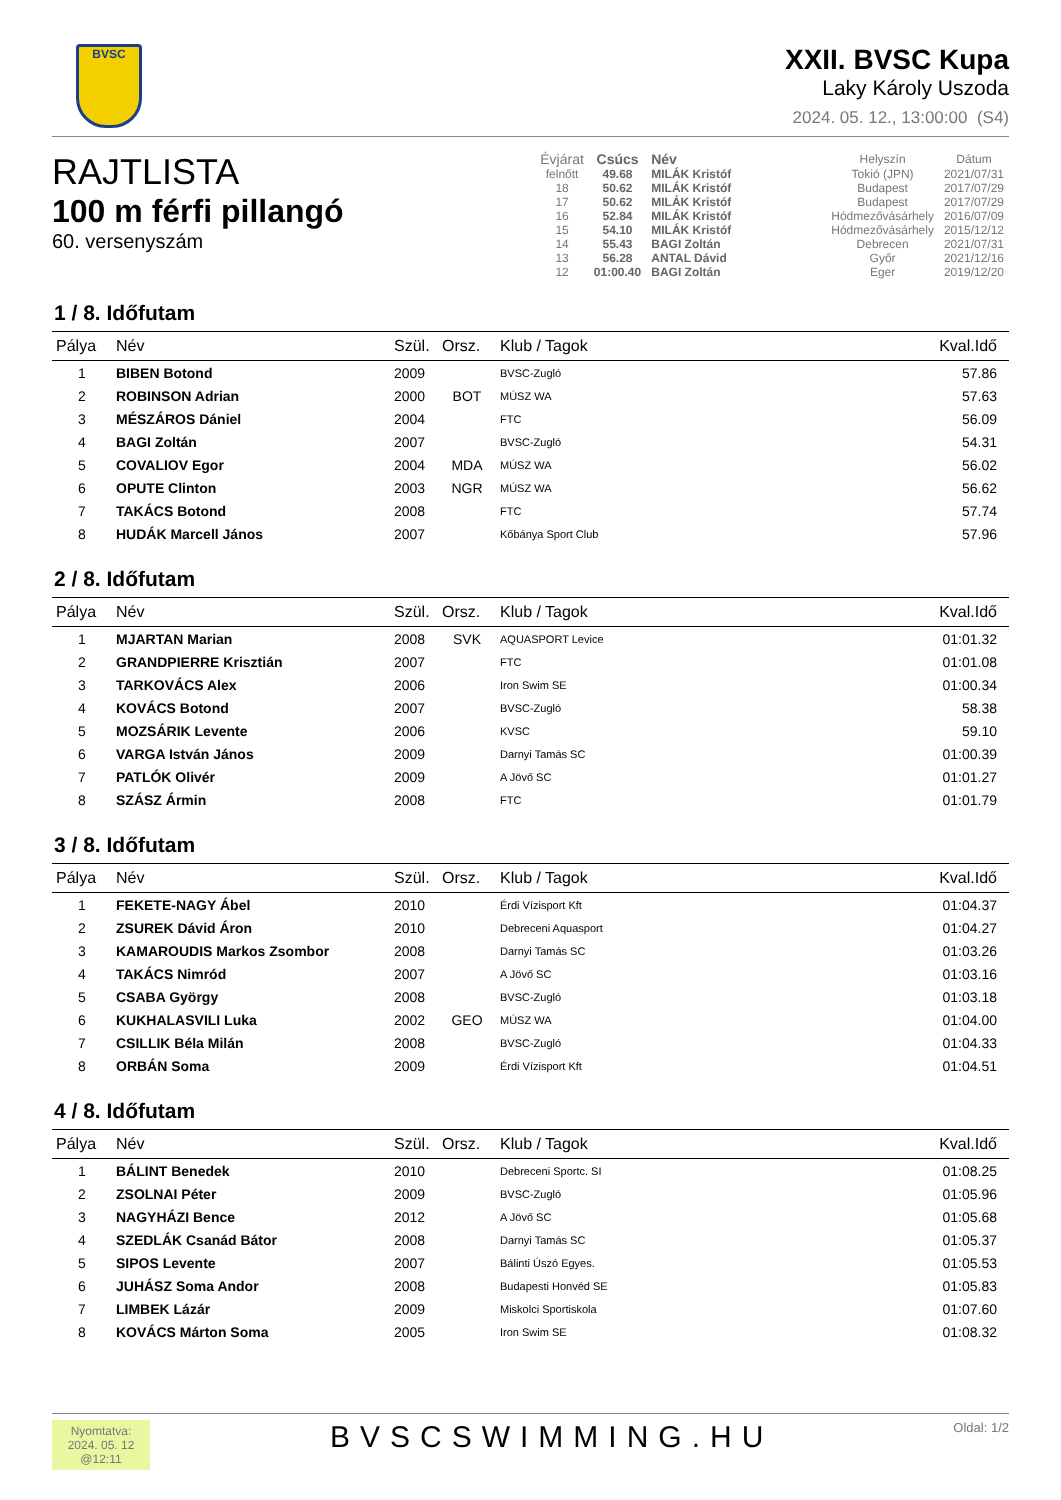BVSC
XXII. BVSC Kupa
Laky Károly Uszoda
2024. 05. 12., 13:00:00 (S4)
RAJTLISTA
100 m férfi pillangó
60. versenyszám
| Évjárat | Csúcs | Név | Helyszín | Dátum |
| --- | --- | --- | --- | --- |
| felnőtt | 49.68 | MILÁK Kristóf | Tokió (JPN) | 2021/07/31 |
| 18 | 50.62 | MILÁK Kristóf | Budapest | 2017/07/29 |
| 17 | 50.62 | MILÁK Kristóf | Budapest | 2017/07/29 |
| 16 | 52.84 | MILÁK Kristóf | Hódmezővásárhely | 2016/07/09 |
| 15 | 54.10 | MILÁK Kristóf | Hódmezővásárhely | 2015/12/12 |
| 14 | 55.43 | BAGI Zoltán | Debrecen | 2021/07/31 |
| 13 | 56.28 | ANTAL Dávid | Győr | 2021/12/16 |
| 12 | 01:00.40 | BAGI Zoltán | Eger | 2019/12/20 |
1 / 8. Időfutam
| Pálya | Név | Szül. | Orsz. | Klub / Tagok | Kval.Idő |
| --- | --- | --- | --- | --- | --- |
| 1 | BIBEN Botond | 2009 | | BVSC-Zugló | 57.86 |
| 2 | ROBINSON Adrian | 2000 | BOT | MÚSZ WA | 57.63 |
| 3 | MÉSZÁROS Dániel | 2004 | | FTC | 56.09 |
| 4 | BAGI Zoltán | 2007 | | BVSC-Zugló | 54.31 |
| 5 | COVALIOV Egor | 2004 | MDA | MÚSZ WA | 56.02 |
| 6 | OPUTE Clinton | 2003 | NGR | MÚSZ WA | 56.62 |
| 7 | TAKÁCS Botond | 2008 | | FTC | 57.74 |
| 8 | HUDÁK Marcell János | 2007 | | Kőbánya Sport Club | 57.96 |
2 / 8. Időfutam
| Pálya | Név | Szül. | Orsz. | Klub / Tagok | Kval.Idő |
| --- | --- | --- | --- | --- | --- |
| 1 | MJARTAN Marian | 2008 | SVK | AQUASPORT Levice | 01:01.32 |
| 2 | GRANDPIERRE Krisztián | 2007 | | FTC | 01:01.08 |
| 3 | TARKOVÁCS Alex | 2006 | | Iron Swim SE | 01:00.34 |
| 4 | KOVÁCS Botond | 2007 | | BVSC-Zugló | 58.38 |
| 5 | MOZSÁRIK Levente | 2006 | | KVSC | 59.10 |
| 6 | VARGA István János | 2009 | | Darnyi Tamás SC | 01:00.39 |
| 7 | PATLÓK Olivér | 2009 | | A Jövő SC | 01:01.27 |
| 8 | SZÁSZ Ármin | 2008 | | FTC | 01:01.79 |
3 / 8. Időfutam
| Pálya | Név | Szül. | Orsz. | Klub / Tagok | Kval.Idő |
| --- | --- | --- | --- | --- | --- |
| 1 | FEKETE-NAGY Ábel | 2010 | | Érdi Vízisport Kft | 01:04.37 |
| 2 | ZSUREK Dávid Áron | 2010 | | Debreceni Aquasport | 01:04.27 |
| 3 | KAMAROUDIS Markos Zsombor | 2008 | | Darnyi Tamás SC | 01:03.26 |
| 4 | TAKÁCS Nimród | 2007 | | A Jövő SC | 01:03.16 |
| 5 | CSABA György | 2008 | | BVSC-Zugló | 01:03.18 |
| 6 | KUKHALASVILI Luka | 2002 | GEO | MÚSZ WA | 01:04.00 |
| 7 | CSILLIK Béla Milán | 2008 | | BVSC-Zugló | 01:04.33 |
| 8 | ORBÁN Soma | 2009 | | Érdi Vízisport Kft | 01:04.51 |
4 / 8. Időfutam
| Pálya | Név | Szül. | Orsz. | Klub / Tagok | Kval.Idő |
| --- | --- | --- | --- | --- | --- |
| 1 | BÁLINT Benedek | 2010 | | Debreceni Sportc. SI | 01:08.25 |
| 2 | ZSOLNAI Péter | 2009 | | BVSC-Zugló | 01:05.96 |
| 3 | NAGYHÁZI Bence | 2012 | | A Jövő SC | 01:05.68 |
| 4 | SZEDLÁK Csanád Bátor | 2008 | | Darnyi Tamás SC | 01:05.37 |
| 5 | SIPOS Levente | 2007 | | Bálinti Úszó Egyes. | 01:05.53 |
| 6 | JUHÁSZ Soma Andor | 2008 | | Budapesti Honvéd SE | 01:05.83 |
| 7 | LIMBEK Lázár | 2009 | | Miskolci Sportiskola | 01:07.60 |
| 8 | KOVÁCS Márton Soma | 2005 | | Iron Swim SE | 01:08.32 |
Nyomtatva:
2024. 05. 12
@12:11
BVSCSWIMMING.HU
Oldal: 1/2